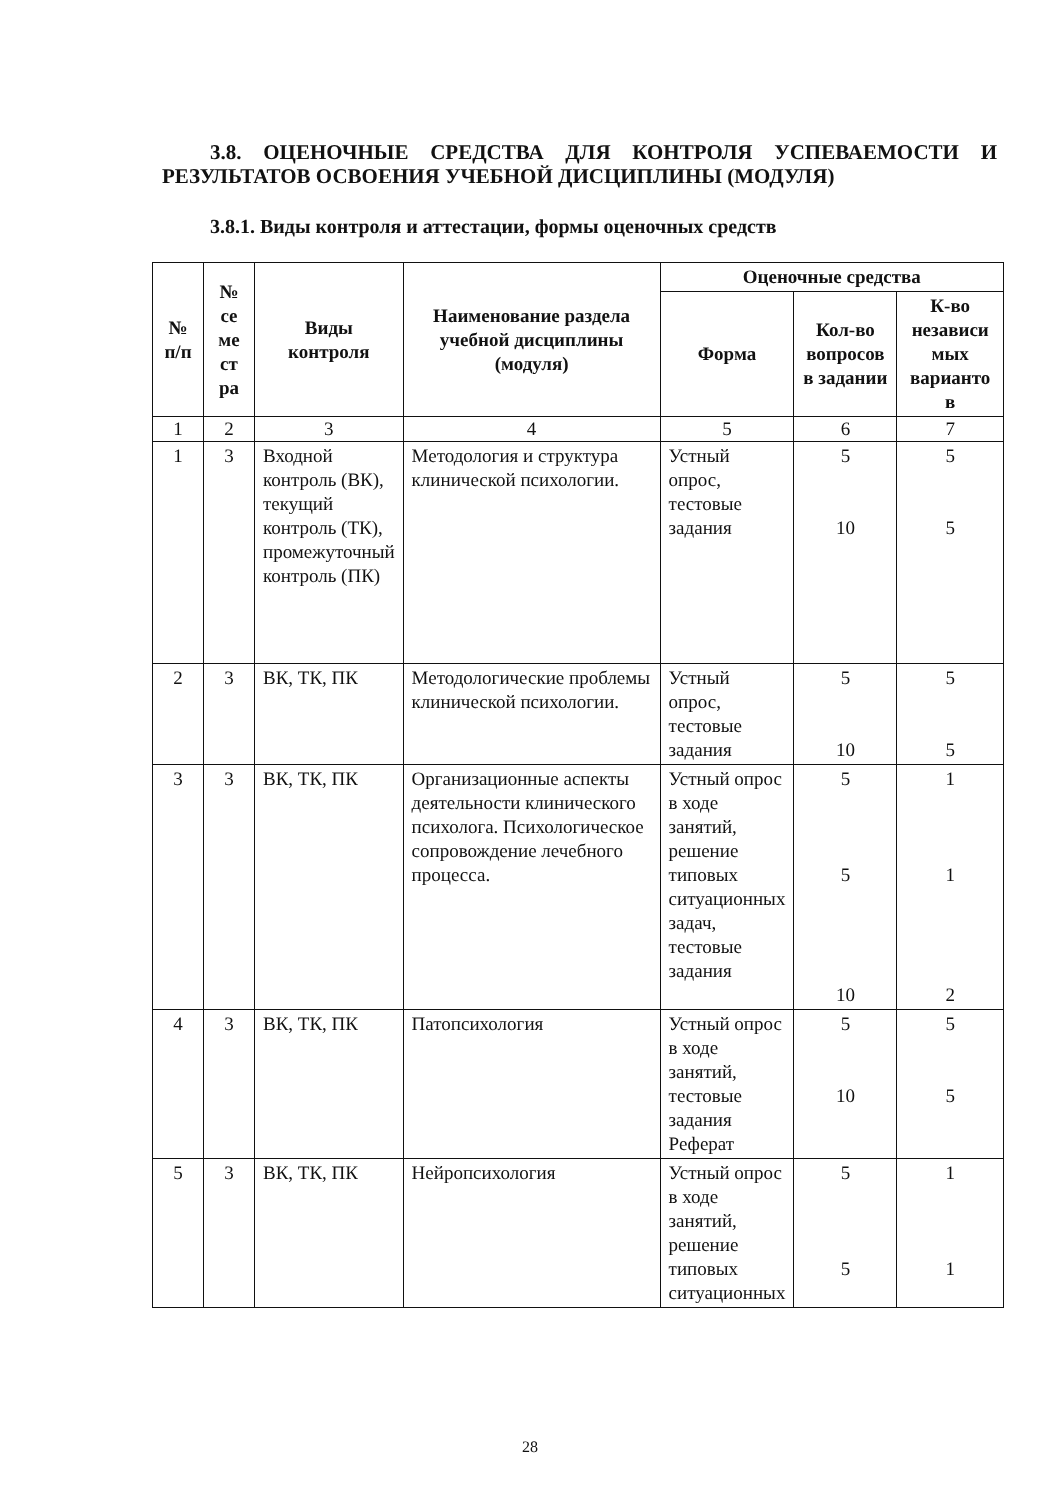3.8. ОЦЕНОЧНЫЕ СРЕДСТВА ДЛЯ КОНТРОЛЯ УСПЕВАЕМОСТИ И РЕЗУЛЬТАТОВ ОСВОЕНИЯ УЧЕБНОЙ ДИСЦИПЛИНЫ (МОДУЛЯ)
3.8.1. Виды контроля и аттестации, формы оценочных средств
| № п/п | № се ме ст ра | Виды контроля | Наименование раздела учебной дисциплины (модуля) | Оценочные средства | | |
| --- | --- | --- | --- | --- | --- | --- |
| | | | | Форма | Кол-во вопросов в задании | К-во независи мых варианто в |
| 1 | 2 | 3 | 4 | 5 | 6 | 7 |
| 1 | 3 | Входной контроль (ВК), текущий контроль (ТК), промежуточный контроль (ПК) | Методология и структура клинической психологии. | Устный опрос, тестовые задания | 5 10 | 5 5 |
| 2 | 3 | ВК, ТК, ПК | Методологические проблемы клинической психологии. | Устный опрос, тестовые задания | 5 10 | 5 5 |
| 3 | 3 | ВК, ТК, ПК | Организационные аспекты деятельности клинического психолога. Психологическое сопровождение лечебного процесса. | Устный опрос в ходе занятий, решение типовых ситуационных задач, тестовые задания | 5 5 10 | 1 1 2 |
| 4 | 3 | ВК, ТК, ПК | Патопсихология | Устный опрос в ходе занятий, тестовые задания Реферат | 5 10 | 5 5 |
| 5 | 3 | ВК, ТК, ПК | Нейропсихология | Устный опрос в ходе занятий, решение типовых ситуационных | 5 5 | 1 1 |
28